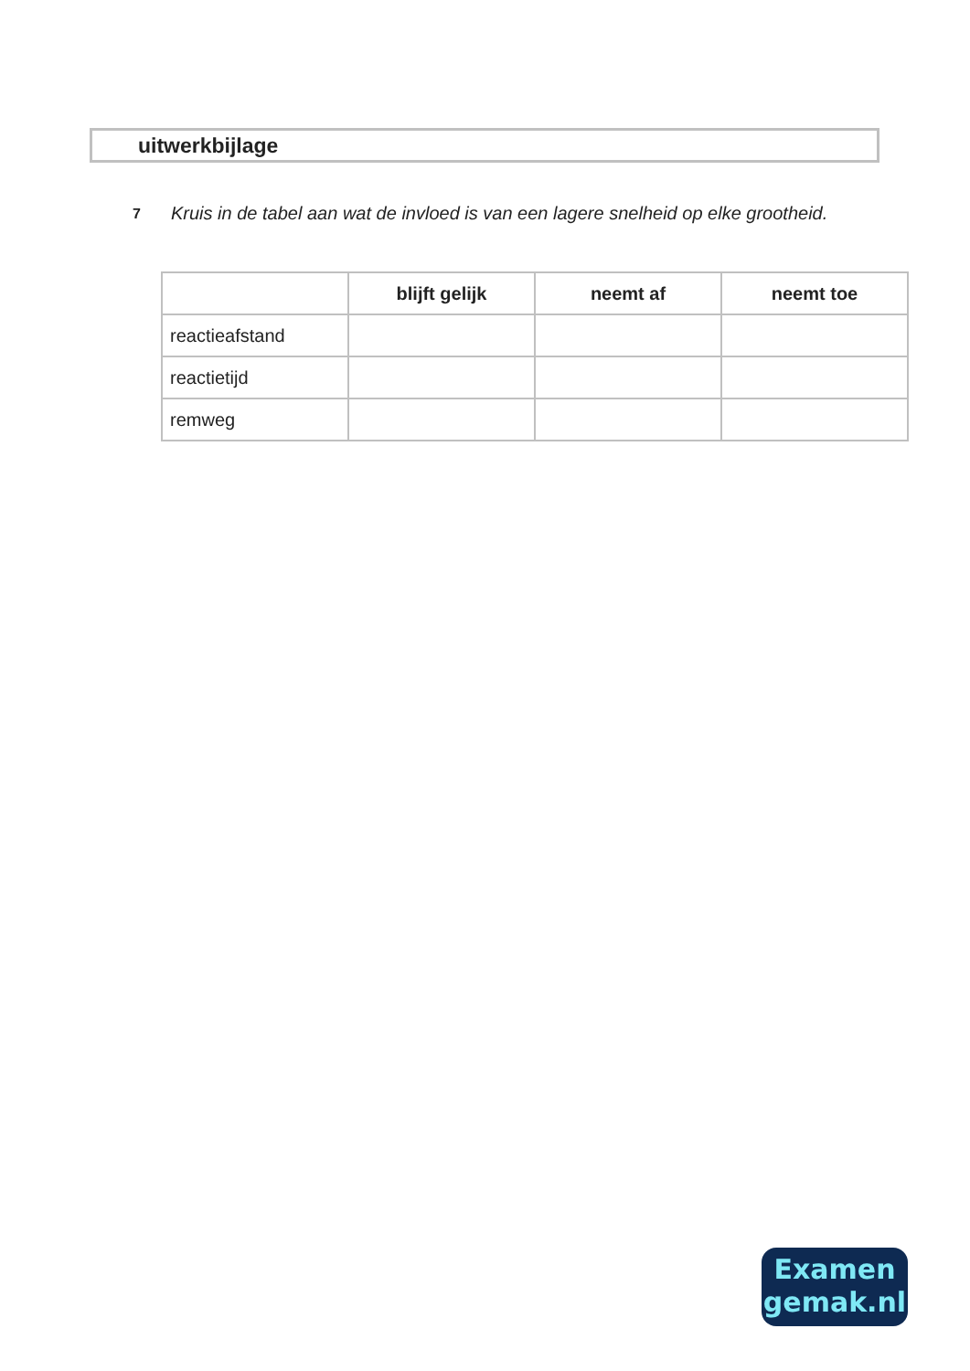uitwerkbijlage
7
Kruis in de tabel aan wat de invloed is van een lagere snelheid op elke grootheid.
| | blijft gelijk | neemt af | neemt toe |
| --- | --- | --- | --- |
| reactieafstand | | | |
| reactietijd | | | |
| remweg | | | |
Examen
gemak.nl